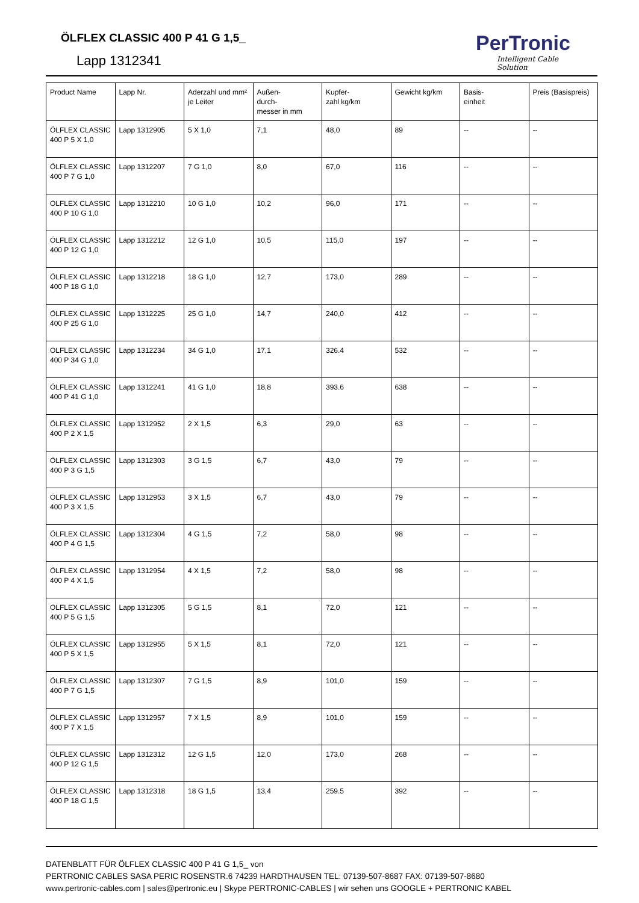ÖLFLEX CLASSIC 400 P 41 G 1,5_
Lapp 1312341
PerTronic
Intelligent Cable Solution
| Product Name | Lapp Nr. | Aderzahl und mm² je Leiter | Außen- durch- messer in mm | Kupfer- zahl kg/km | Gewicht kg/km | Basis- einheit | Preis (Basispreis) |
| --- | --- | --- | --- | --- | --- | --- | --- |
| ÖLFLEX CLASSIC 400 P 5 X 1,0 | Lapp 1312905 | 5 X 1,0 | 7,1 | 48,0 | 89 | -- | -- |
| ÖLFLEX CLASSIC 400 P 7 G 1,0 | Lapp 1312207 | 7 G 1,0 | 8,0 | 67,0 | 116 | -- | -- |
| ÖLFLEX CLASSIC 400 P 10 G 1,0 | Lapp 1312210 | 10 G 1,0 | 10,2 | 96,0 | 171 | -- | -- |
| ÖLFLEX CLASSIC 400 P 12 G 1,0 | Lapp 1312212 | 12 G 1,0 | 10,5 | 115,0 | 197 | -- | -- |
| ÖLFLEX CLASSIC 400 P 18 G 1,0 | Lapp 1312218 | 18 G 1,0 | 12,7 | 173,0 | 289 | -- | -- |
| ÖLFLEX CLASSIC 400 P 25 G 1,0 | Lapp 1312225 | 25 G 1,0 | 14,7 | 240,0 | 412 | -- | -- |
| ÖLFLEX CLASSIC 400 P 34 G 1,0 | Lapp 1312234 | 34 G 1,0 | 17,1 | 326.4 | 532 | -- | -- |
| ÖLFLEX CLASSIC 400 P 41 G 1,0 | Lapp 1312241 | 41 G 1,0 | 18,8 | 393.6 | 638 | -- | -- |
| ÖLFLEX CLASSIC 400 P 2 X 1,5 | Lapp 1312952 | 2 X 1,5 | 6,3 | 29,0 | 63 | -- | -- |
| ÖLFLEX CLASSIC 400 P 3 G 1,5 | Lapp 1312303 | 3 G 1,5 | 6,7 | 43,0 | 79 | -- | -- |
| ÖLFLEX CLASSIC 400 P 3 X 1,5 | Lapp 1312953 | 3 X 1,5 | 6,7 | 43,0 | 79 | -- | -- |
| ÖLFLEX CLASSIC 400 P 4 G 1,5 | Lapp 1312304 | 4 G 1,5 | 7,2 | 58,0 | 98 | -- | -- |
| ÖLFLEX CLASSIC 400 P 4 X 1,5 | Lapp 1312954 | 4 X 1,5 | 7,2 | 58,0 | 98 | -- | -- |
| ÖLFLEX CLASSIC 400 P 5 G 1,5 | Lapp 1312305 | 5 G 1,5 | 8,1 | 72,0 | 121 | -- | -- |
| ÖLFLEX CLASSIC 400 P 5 X 1,5 | Lapp 1312955 | 5 X 1,5 | 8,1 | 72,0 | 121 | -- | -- |
| ÖLFLEX CLASSIC 400 P 7 G 1,5 | Lapp 1312307 | 7 G 1,5 | 8,9 | 101,0 | 159 | -- | -- |
| ÖLFLEX CLASSIC 400 P 7 X 1,5 | Lapp 1312957 | 7 X 1,5 | 8,9 | 101,0 | 159 | -- | -- |
| ÖLFLEX CLASSIC 400 P 12 G 1,5 | Lapp 1312312 | 12 G 1,5 | 12,0 | 173,0 | 268 | -- | -- |
| ÖLFLEX CLASSIC 400 P 18 G 1,5 | Lapp 1312318 | 18 G 1,5 | 13,4 | 259.5 | 392 | -- | -- |
DATENBLATT FÜR ÖLFLEX CLASSIC 400 P 41 G 1,5_ von
PERTRONIC CABLES SASA PERIC ROSENSTR.6 74239 HARDTHAUSEN TEL: 07139-507-8687 FAX: 07139-507-8680
www.pertronic-cables.com | sales@pertronic.eu | Skype PERTRONIC-CABLES | wir sehen uns GOOGLE + PERTRONIC KABEL